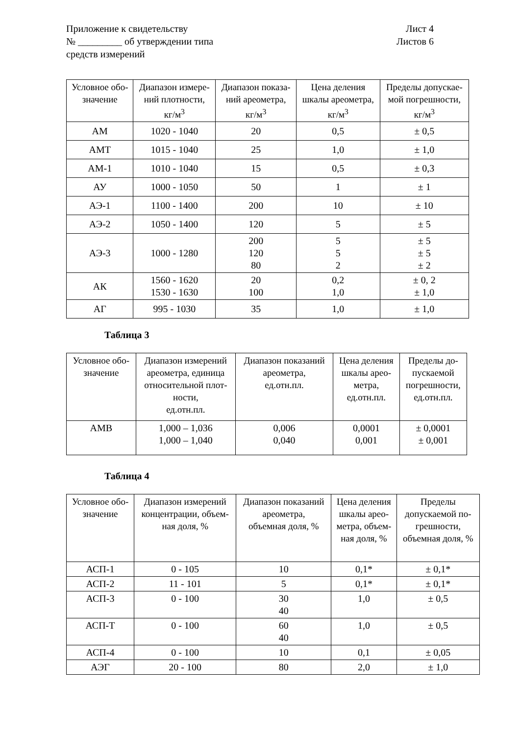Приложение к свидетельству
№ _________ об утверждении типа
средств измерений
Лист 4
Листов 6
| Условное обо- значение | Диапазон измере- ний плотности, кг/м<sup>3</sup> | Диапазон показа- ний ареометра, кг/м<sup>3</sup> | Цена деления шкалы ареометра, кг/м<sup>3</sup> | Пределы допускае- мой погрешности, кг/м<sup>3</sup> |
| --- | --- | --- | --- | --- |
| АМ | 1020 - 1040 | 20 | 0,5 | ± 0,5 |
| АМТ | 1015 - 1040 | 25 | 1,0 | ± 1,0 |
| АМ-1 | 1010 - 1040 | 15 | 0,5 | ± 0,3 |
| АУ | 1000 - 1050 | 50 | 1 | ± 1 |
| АЭ-1 | 1100 - 1400 | 200 | 10 | ± 10 |
| АЭ-2 | 1050 - 1400 | 120 | 5 | ± 5 |
| АЭ-3 | 1000 - 1280 | 200 120 80 | 5 5 2 | ± 5 ± 5 ± 2 |
| АК | 1560 - 1620 1530 - 1630 | 20 100 | 0,2 1,0 | ± 0, 2 ± 1,0 |
| АГ | 995 - 1030 | 35 | 1,0 | ± 1,0 |
Таблица 3
| Условное обо- значение | Диапазон измерений ареометра, единица относительной плот- ности, ед.отн.пл. | Диапазон показаний ареометра, ед.отн.пл. | Цена деления шкалы арео- метра, ед.отн.пл. | Пределы до- пускаемой погрешности, ед.отн.пл. |
| --- | --- | --- | --- | --- |
| АМВ | 1,000 – 1,036 1,000 – 1,040 | 0,006 0,040 | 0,0001 0,001 | ± 0,0001 ± 0,001 |
Таблица 4
| Условное обо- значение | Диапазон измерений концентрации, объем- ная доля, % | Диапазон показаний ареометра, объемная доля, % | Цена деления шкалы арео- метра, объем- ная доля, % | Пределы допускаемой по- грешности, объемная доля, % |
| --- | --- | --- | --- | --- |
| АСП-1 | 0 - 105 | 10 | 0,1* | ± 0,1* |
| АСП-2 | 11 - 101 | 5 | 0,1* | ± 0,1* |
| АСП-3 | 0 - 100 | 30 40 | 1,0 | ± 0,5 |
| АСП-Т | 0 - 100 | 60 40 | 1,0 | ± 0,5 |
| АСП-4 | 0 - 100 | 10 | 0,1 | ± 0,05 |
| АЭГ | 20 - 100 | 80 | 2,0 | ± 1,0 |